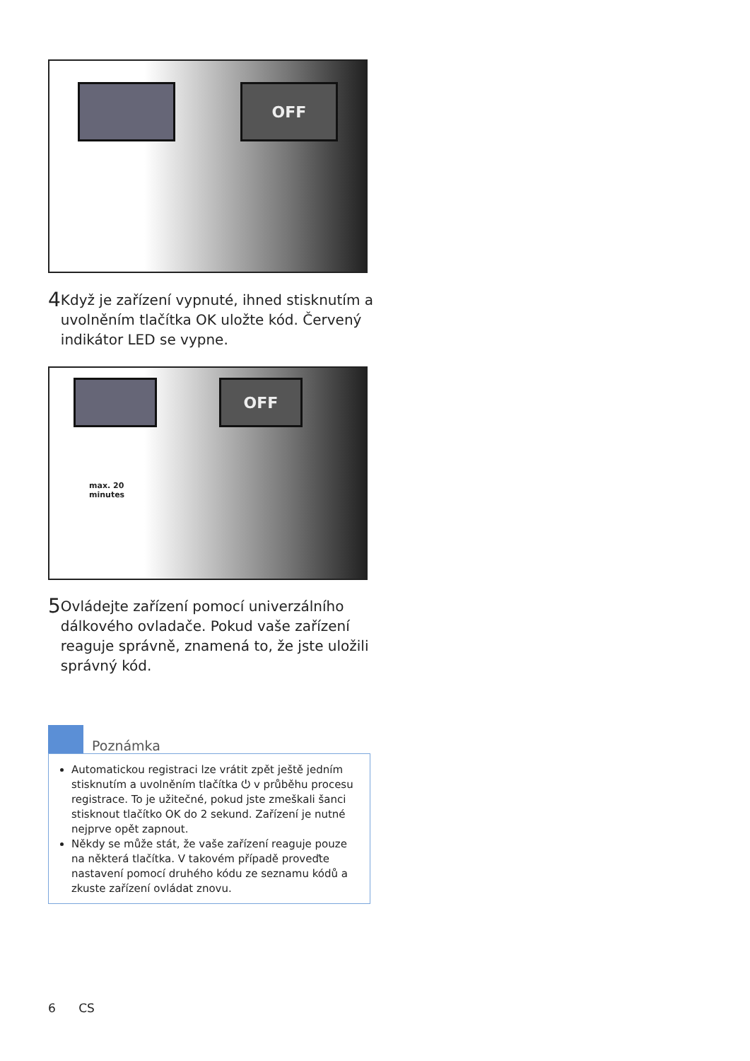OFF
4
Když je zařízení vypnuté, ihned stisknutím a uvolněním tlačítka OK uložte kód. Červený indikátor LED se vypne.
OFF
max. 20
minutes
5
Ovládejte zařízení pomocí univerzálního dálkového ovladače. Pokud vaše zařízení reaguje správně, znamená to, že jste uložili správný kód.
Poznámka
Automatickou registraci lze vrátit zpět ještě jedním stisknutím a uvolněním tlačítka ⏻ v průběhu procesu registrace. To je užitečné, pokud jste zmeškali šanci stisknout tlačítko OK do 2 sekund. Zařízení je nutné nejprve opět zapnout.
Někdy se může stát, že vaše zařízení reaguje pouze na některá tlačítka. V takovém případě proveďte nastavení pomocí druhého kódu ze seznamu kódů a zkuste zařízení ovládat znovu.
6 CS